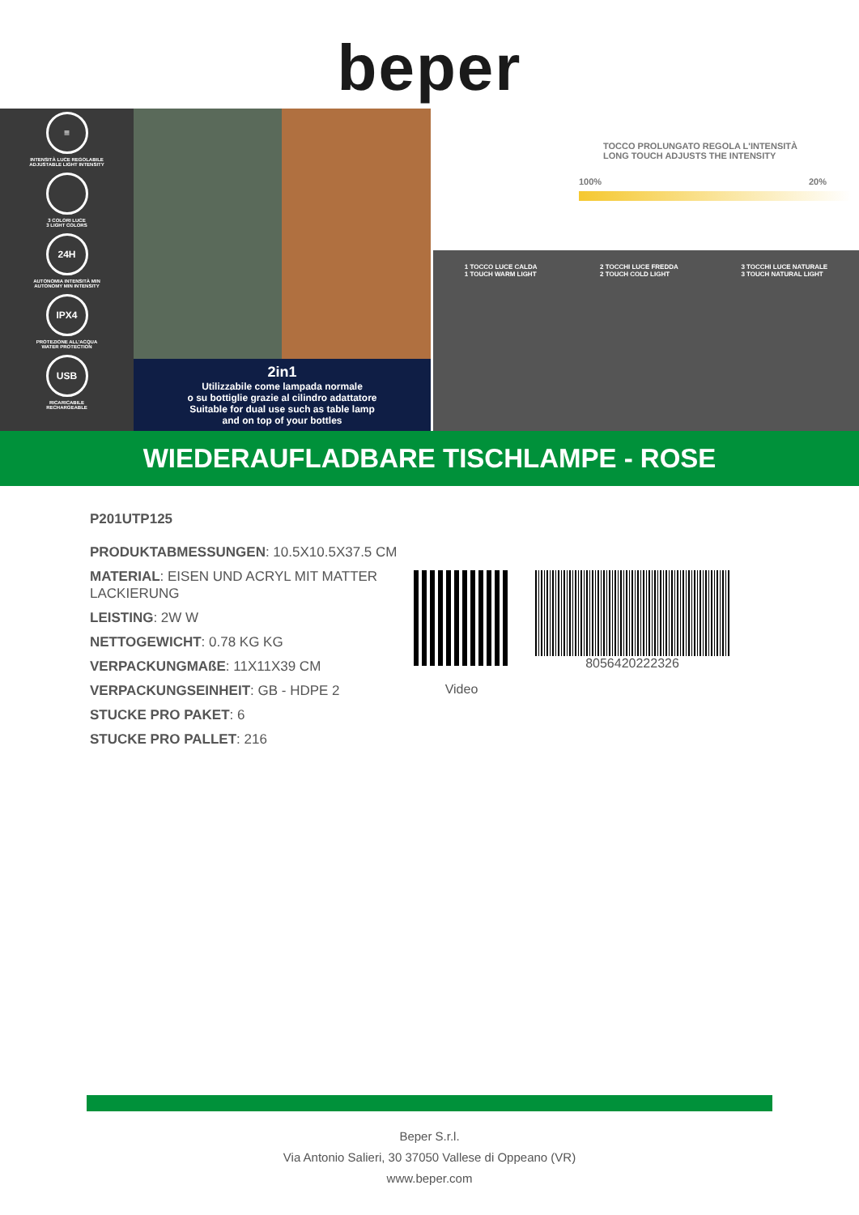beper
≡
INTENSITÀ LUCE REGOLABILE
ADJUSTABLE LIGHT INTENSITY
3 COLORI LUCE
3 LIGHT COLORS
24H
AUTONOMIA INTENSITÀ MIN
AUTONOMY MIN INTENSITY
IPX4
PROTEZIONE ALL'ACQUA
WATER PROTECTION
USB
RICARICABILE
RECHARGEABLE
2in1
Utilizzabile come lampada normale
o su bottiglie grazie al cilindro adattatore
Suitable for dual use such as table lamp
and on top of your bottles
TOCCO PROLUNGATO REGOLA L'INTENSITÀ
LONG TOUCH ADJUSTS THE INTENSITY
100% 20%
1 TOCCO LUCE CALDA
1 TOUCH WARM LIGHT
2 TOCCHI LUCE FREDDA
2 TOUCH COLD LIGHT
3 TOCCHI LUCE NATURALE
3 TOUCH NATURAL LIGHT
WIEDERAUFLADBARE TISCHLAMPE - ROSE
P201UTP125
PRODUKTABMESSUNGEN: 10.5X10.5X37.5 CM
MATERIAL: EISEN UND ACRYL MIT MATTER LACKIERUNG
LEISTING: 2W W
NETTOGEWICHT: 0.78 KG KG
VERPACKUNGMAßE: 11X11X39 CM
VERPACKUNGSEINHEIT: GB - HDPE 2
STUCKE PRO PAKET: 6
STUCKE PRO PALLET: 216
Video
8056420222326
Beper S.r.l.
Via Antonio Salieri, 30 37050 Vallese di Oppeano (VR)
www.beper.com